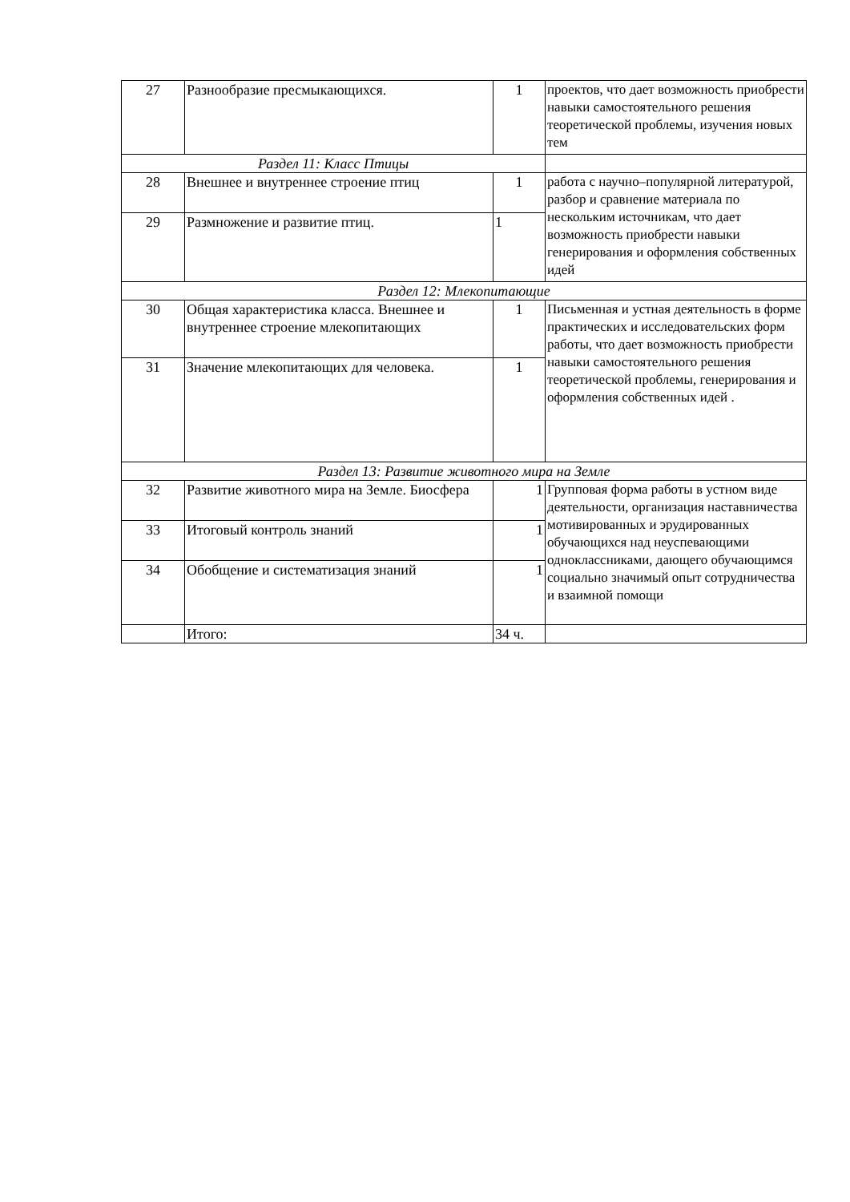| 27 | Разнообразие пресмыкающихся. | 1 | проектов, что дает возможность приобрести навыки самостоятельного решения теоретической проблемы, изучения новых тем |
| Раздел 11: Класс Птицы | | | |
| 28 | Внешнее и внутреннее строение птиц | 1 | работа с научно–популярной литературой, разбор и сравнение материала по нескольким источникам, что дает возможность приобрести навыки генерирования и оформления собственных идей |
| 29 | Размножение и развитие птиц. | 1 | |
| Раздел 12: Млекопитающие | | | |
| 30 | Общая характеристика класса. Внешнее и внутреннее строение млекопитающих | 1 | Письменная и устная деятельность в форме практических и исследовательских форм работы, что дает возможность приобрести навыки самостоятельного решения теоретической проблемы, генерирования и оформления собственных идей . |
| 31 | Значение млекопитающих для человека. | 1 | |
| Раздел 13: Развитие животного мира на Земле | | | |
| 32 | Развитие животного мира на Земле. Биосфера | 1 | Групповая форма работы в устном виде деятельности, организация наставничества мотивированных и эрудированных обучающихся над неуспевающими одноклассниками, дающего обучающимся социально значимый опыт сотрудничества и взаимной помощи |
| 33 | Итоговый контроль знаний | 1 | |
| 34 | Обобщение и систематизация знаний | 1 | |
| | Итого: | 34 ч. | |